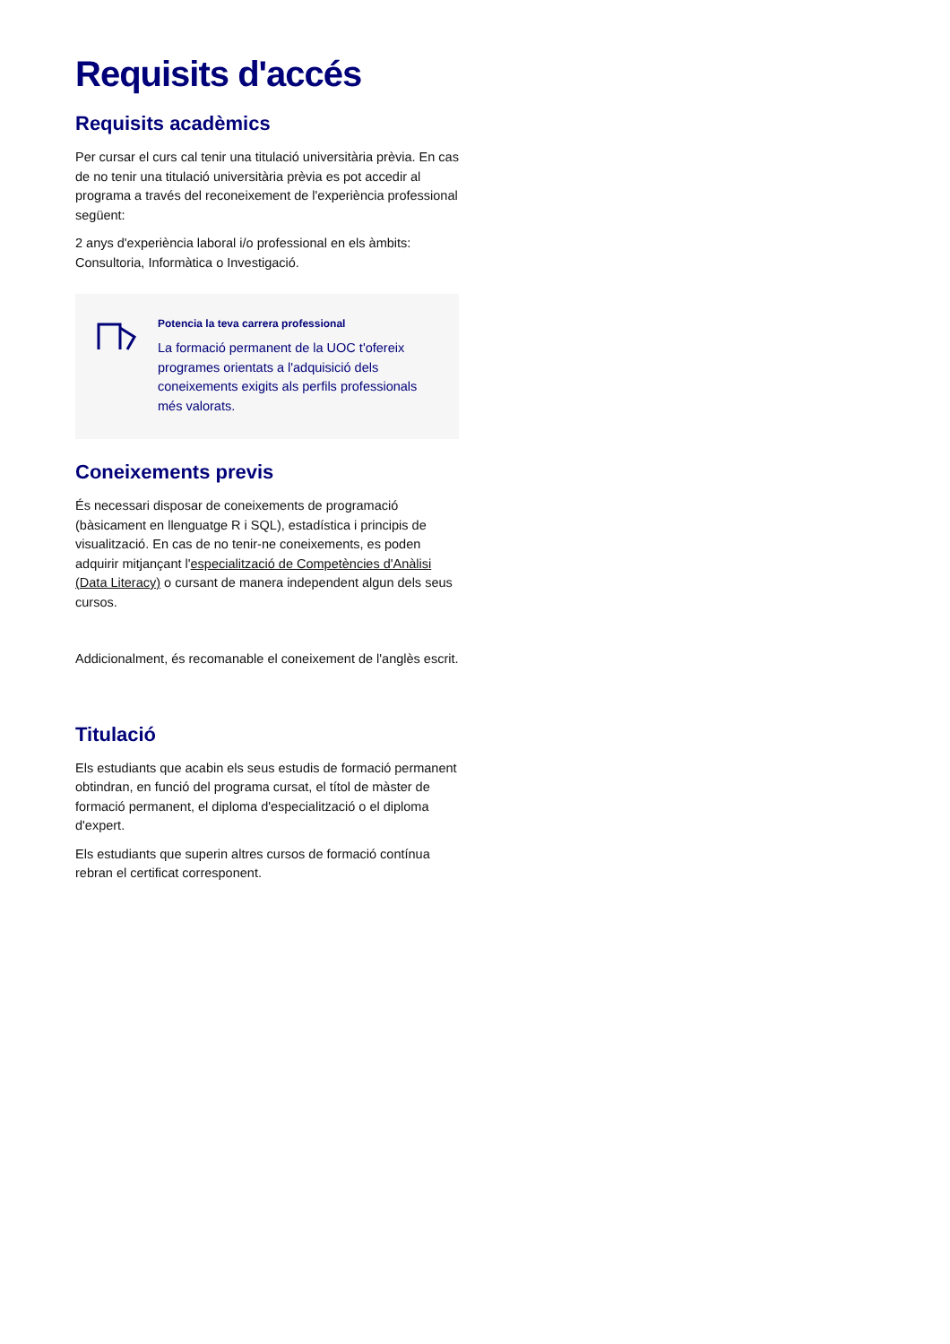Requisits d'accés
Requisits acadèmics
Per cursar el curs cal tenir una titulació universitària prèvia. En cas de no tenir una titulació universitària prèvia es pot accedir al programa a través del reconeixement de l'experiència professional següent:
2 anys d'experiència laboral i/o professional en els àmbits: Consultoria, Informàtica o Investigació.
Potencia la teva carrera professional
La formació permanent de la UOC t'ofereix programes orientats a l'adquisició dels coneixements exigits als perfils professionals més valorats.
Coneixements previs
És necessari disposar de coneixements de programació (bàsicament en llenguatge R i SQL), estadística i principis de visualització. En cas de no tenir-ne coneixements, es poden adquirir mitjançant l'especialització de Competències d'Anàlisi (Data Literacy) o cursant de manera independent algun dels seus cursos.
Addicionalment, és recomanable el coneixement de l'anglès escrit.
Titulació
Els estudiants que acabin els seus estudis de formació permanent obtindran, en funció del programa cursat, el títol de màster de formació permanent, el diploma d'especialització o el diploma d'expert.
Els estudiants que superin altres cursos de formació contínua rebran el certificat corresponent.